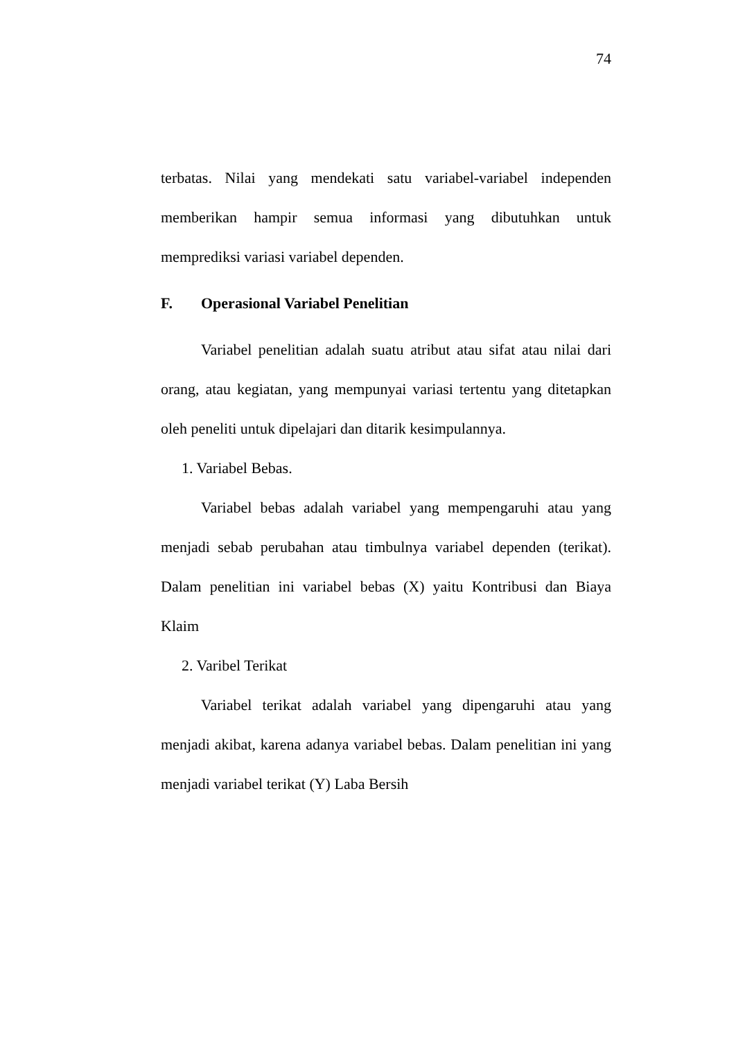74
terbatas. Nilai yang mendekati satu variabel-variabel independen memberikan hampir semua informasi yang dibutuhkan untuk memprediksi variasi variabel dependen.
F. Operasional Variabel Penelitian
Variabel penelitian adalah suatu atribut atau sifat atau nilai dari orang, atau kegiatan, yang mempunyai variasi tertentu yang ditetapkan oleh peneliti untuk dipelajari dan ditarik kesimpulannya.
1. Variabel Bebas.
Variabel bebas adalah variabel yang mempengaruhi atau yang menjadi sebab perubahan atau timbulnya variabel dependen (terikat). Dalam penelitian ini variabel bebas (X) yaitu Kontribusi dan Biaya Klaim
2. Varibel Terikat
Variabel terikat adalah variabel yang dipengaruhi atau yang menjadi akibat, karena adanya variabel bebas. Dalam penelitian ini yang menjadi variabel terikat (Y) Laba Bersih